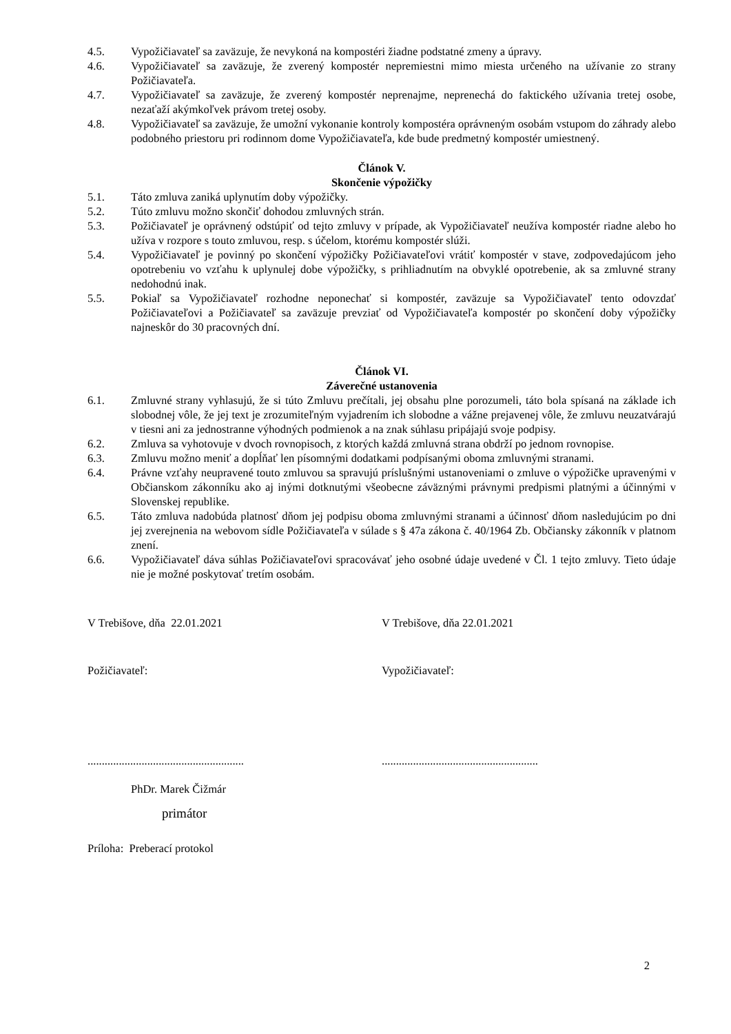4.5. Vypožičiavateľ sa zaväzuje, že nevykoná na kompostéri žiadne podstatné zmeny a úpravy.
4.6. Vypožičiavateľ sa zaväzuje, že zverený kompostér nepremiestni mimo miesta určeného na užívanie zo strany Požičiavateľa.
4.7. Vypožičiavateľ sa zaväzuje, že zverený kompostér neprenajme, neprenechá do faktického užívania tretej osobe, nezaťaží akýmkoľvek právom tretej osoby.
4.8. Vypožičiavateľ sa zaväzuje, že umožní vykonanie kontroly kompostéra oprávneným osobám vstupom do záhrady alebo podobného priestoru pri rodinnom dome Vypožičiavateľa, kde bude predmetný kompostér umiestnený.
Článok V.
Skončenie výpožičky
5.1. Táto zmluva zaniká uplynutím doby výpožičky.
5.2. Túto zmluvu možno skončiť dohodou zmluvných strán.
5.3. Požičiavateľ je oprávnený odstúpiť od tejto zmluvy v prípade, ak Vypožičiavateľ neužíva kompostér riadne alebo ho užíva v rozpore s touto zmluvou, resp. s účelom, ktorému kompostér slúži.
5.4. Vypožičiavateľ je povinný po skončení výpožičky Požičiavateľovi vrátiť kompostér v stave, zodpovedajúcom jeho opotrebeniu vo vzťahu k uplynulej dobe výpožičky, s prihliadnutím na obvyklé opotrebenie, ak sa zmluvné strany nedohodnú inak.
5.5. Pokiaľ sa Vypožičiavateľ rozhodne neponechať si kompostér, zaväzuje sa Vypožičiavateľ tento odovzdať Požičiavateľovi a Požičiavateľ sa zaväzuje prevziať od Vypožičiavateľa kompostér po skončení doby výpožičky najneskôr do 30 pracovných dní.
Článok VI.
Záverečné ustanovenia
6.1. Zmluvné strany vyhlasujú, že si túto Zmluvu prečítali, jej obsahu plne porozumeli, táto bola spísaná na základe ich slobodnej vôle, že jej text je zrozumiteľným vyjadrením ich slobodne a vážne prejavenej vôle, že zmluvu neuzatvárajú v tiesni ani za jednostranne výhodných podmienok a na znak súhlasu pripájajú svoje podpisy.
6.2. Zmluva sa vyhotovuje v dvoch rovnopisoch, z ktorých každá zmluvná strana obdrží po jednom rovnopise.
6.3. Zmluvu možno meniť a dopĺňať len písomnými dodatkami podpísanými oboma zmluvnými stranami.
6.4. Právne vzťahy neupravené touto zmluvou sa spravujú príslušnými ustanoveniami o zmluve o výpožičke upravenými v Občianskom zákonníku ako aj inými dotknutými všeobecne záväznými právnymi predpismi platnými a účinnými v Slovenskej republike.
6.5. Táto zmluva nadobúda platnosť dňom jej podpisu oboma zmluvnými stranami a účinnosť dňom nasledujúcim po dni jej zverejnenia na webovom sídle Požičiavateľa v súlade s § 47a zákona č. 40/1964 Zb. Občiansky zákonník v platnom znení.
6.6. Vypožičiavateľ dáva súhlas Požičiavateľovi spracovávať jeho osobné údaje uvedené v Čl. 1 tejto zmluvy. Tieto údaje nie je možné poskytovať tretím osobám.
V Trebišove, dňa 22.01.2021 V Trebišove, dňa 22.01.2021
Požičiavateľ: Vypožičiavateľ:
.......................................................
.......................................................
PhDr. Marek Čižmár
primátor
Príloha: Preberací protokol
2